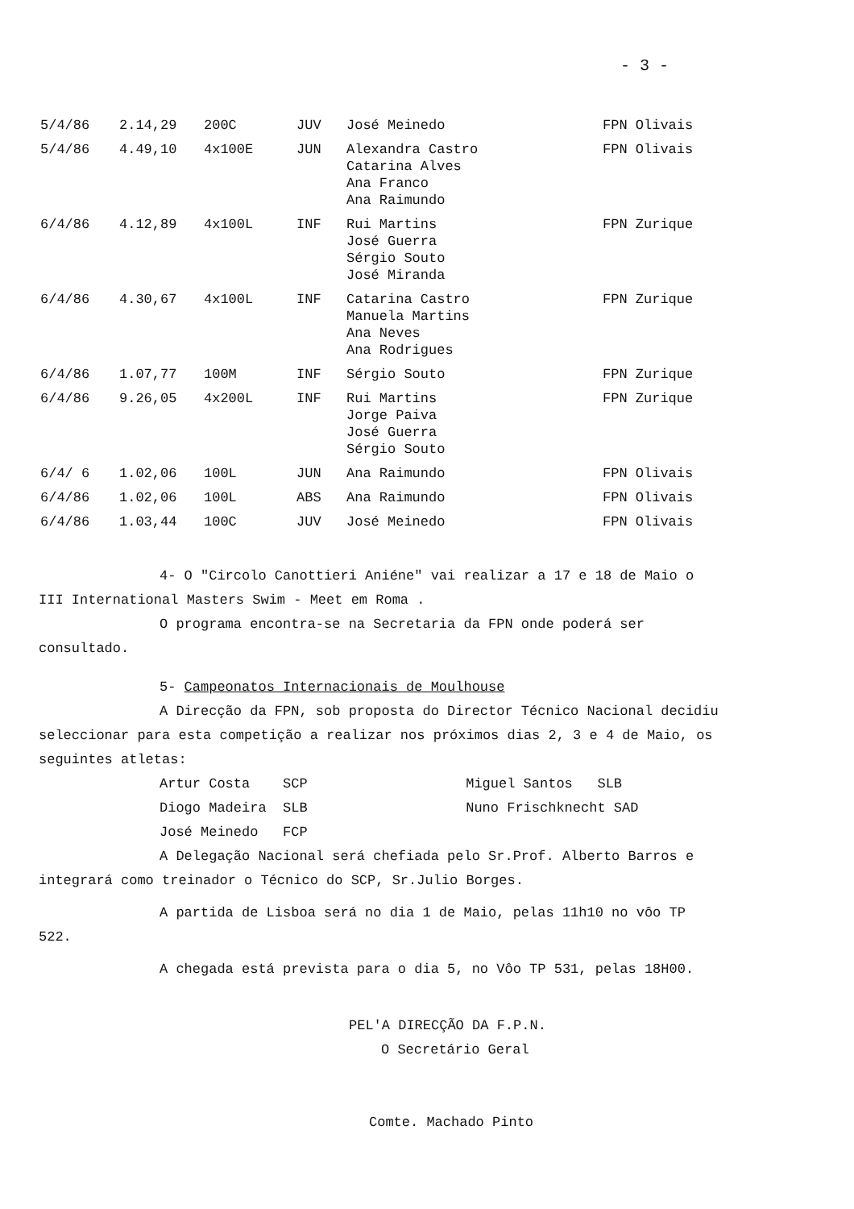- 3 -
| 5/4/86 | 2.14,29 | 200C | JUV | José Meinedo | FPN Olivais |
| 5/4/86 | 4.49,10 | 4x100E | JUN | Alexandra Castro Catarina Alves Ana Franco Ana Raimundo | FPN Olivais |
| 6/4/86 | 4.12,89 | 4x100L | INF | Rui Martins José Guerra Sérgio Souto José Miranda | FPN Zurique |
| 6/4/86 | 4.30,67 | 4x100L | INF | Catarina Castro Manuela Martins Ana Neves Ana Rodrigues | FPN Zurique |
| 6/4/86 | 1.07,77 | 100M | INF | Sérgio Souto | FPN Zurique |
| 6/4/86 | 9.26,05 | 4x200L | INF | Rui Martins Jorge Paiva José Guerra Sérgio Souto | FPN Zurique |
| 6/4/ 6 | 1.02,06 | 100L | JUN | Ana Raimundo | FPN Olivais |
| 6/4/86 | 1.02,06 | 100L | ABS | Ana Raimundo | FPN Olivais |
| 6/4/86 | 1.03,44 | 100C | JUV | José Meinedo | FPN Olivais |
4- O "Circolo Canottieri Aniéne" vai realizar a 17 e 18 de Maio o III International Masters Swim - Meet em Roma .
O programa encontra-se na Secretaria da FPN onde poderá ser consultado.
5- Campeonatos Internacionais de Moulhouse
A Direcção da FPN, sob proposta do Director Técnico Nacional decidiu seleccionar para esta competição a realizar nos próximos dias 2, 3 e 4 de Maio, os seguintes atletas:
Artur Costa SCP Miguel Santos SLB
Diogo Madeira SLB Nuno Frischknecht SAD
José Meinedo FCP
A Delegação Nacional será chefiada pelo Sr.Prof. Alberto Barros e integrará como treinador o Técnico do SCP, Sr.Julio Borges.
A partida de Lisboa será no dia 1 de Maio, pelas 11h10 no vôo TP 522.
A chegada está prevista para o dia 5, no Vôo TP 531, pelas 18H00.
PEL'A DIRECÇÃO DA F.P.N.
O Secretário Geral
Comte. Machado Pinto